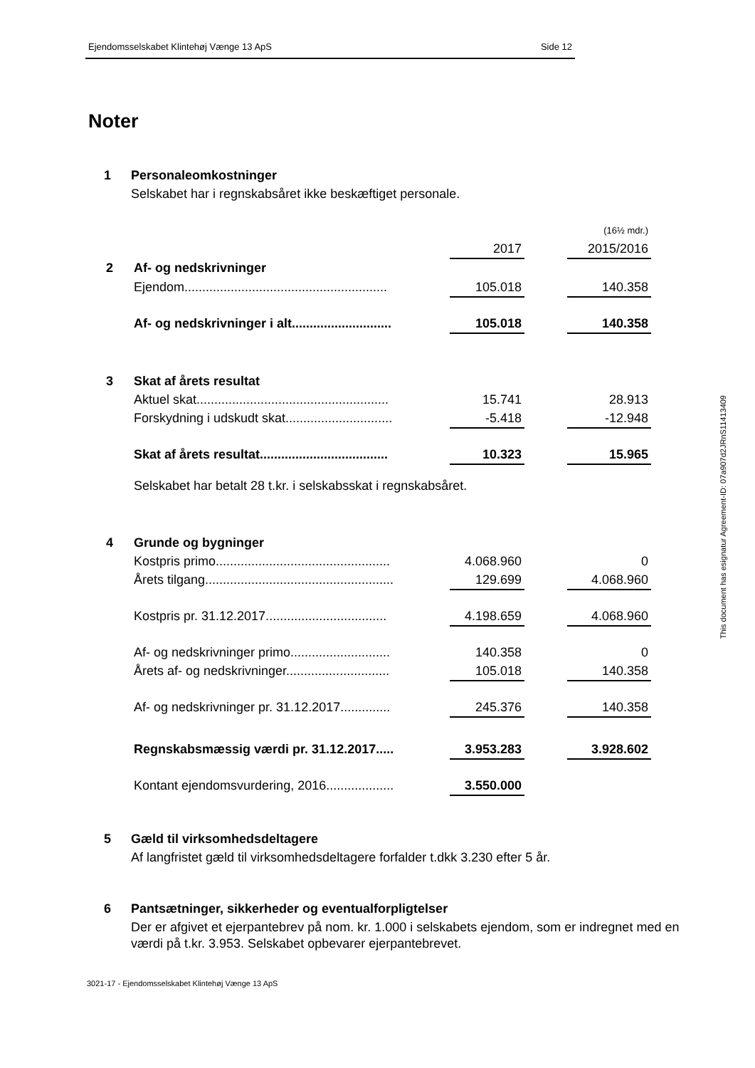Ejendomsselskabet Klintehøj Vænge 13 ApS Side 12
Noter
1 Personaleomkostninger
Selskabet har i regnskabsåret ikke beskæftiget personale.
| | | | | (16½ mdr.) |
| | | 2017 | | 2015/2016 |
| 2 | Af- og nedskrivninger | | | |
| | Ejendom......................................................... | 105.018 | | 140.358 |
| | Af- og nedskrivninger i alt............................ | 105.018 | | 140.358 |
| 3 | Skat af årets resultat | | | |
| | Aktuel skat...................................................... | 15.741 | | 28.913 |
| | Forskydning i udskudt skat.............................. | -5.418 | | -12.948 |
| | Skat af årets resultat.................................... | 10.323 | | 15.965 |
| | Selskabet har betalt 28 t.kr. i selskabsskat i regnskabsåret. | | | |
| 4 | Grunde og bygninger | | | |
| | Kostpris primo................................................. | 4.068.960 | | 0 |
| | Årets tilgang..................................................... | 129.699 | | 4.068.960 |
| | Kostpris pr. 31.12.2017.................................. | 4.198.659 | | 4.068.960 |
| | Af- og nedskrivninger primo............................ | 140.358 | | 0 |
| | Årets af- og nedskrivninger............................. | 105.018 | | 140.358 |
| | Af- og nedskrivninger pr. 31.12.2017.............. | 245.376 | | 140.358 |
| | Regnskabsmæssig værdi pr. 31.12.2017..... | 3.953.283 | | 3.928.602 |
| | Kontant ejendomsvurdering, 2016................... | 3.550.000 | | |
5 Gæld til virksomhedsdeltagere
Af langfristet gæld til virksomhedsdeltagere forfalder t.dkk 3.230 efter 5 år.
6 Pantsætninger, sikkerheder og eventualforpligtelser
Der er afgivet et ejerpantebrev på nom. kr. 1.000 i selskabets ejendom, som er indregnet med en værdi på t.kr. 3.953. Selskabet opbevarer ejerpantebrevet.
This document has esignatur Agreement-ID: 07a907d2JRnS11413409
3021-17 - Ejendomsselskabet Klintehøj Vænge 13 ApS